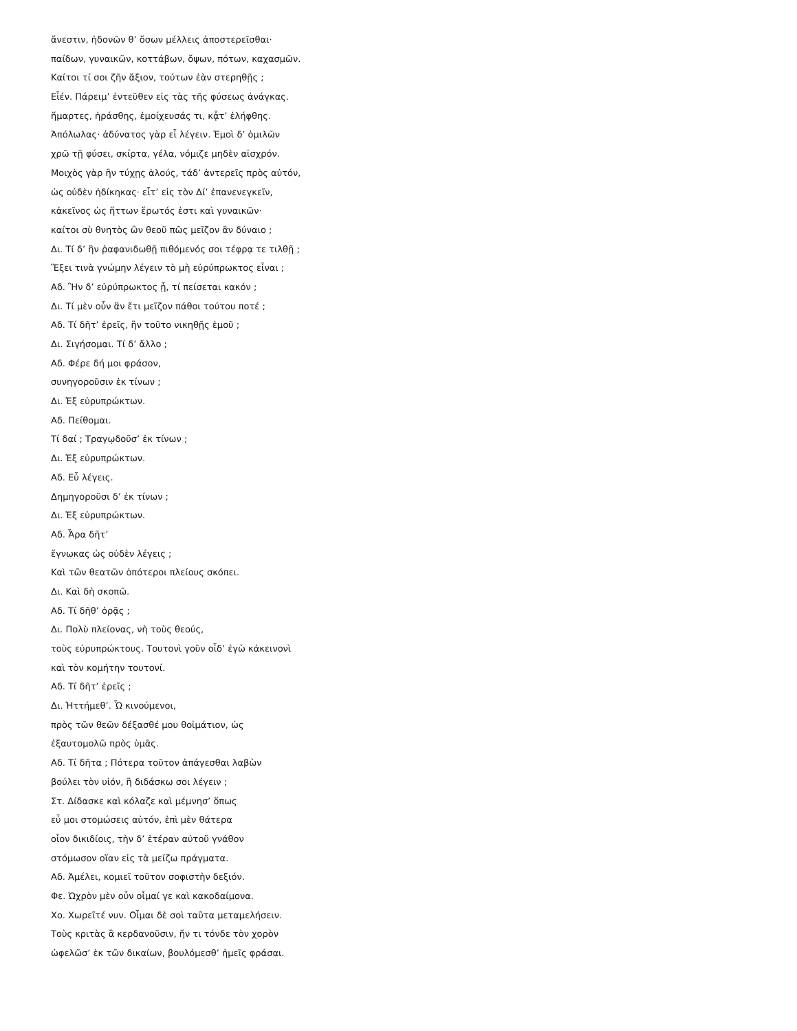ἄνεστιν, ἡδονῶν θ’ ὅσων μέλλεις ἀποστερεῖσθαι·
παίδων, γυναικῶν, κοττάβων, ὄψων, πότων, καχασμῶν.
Καίτοι τί σοι ζῆν ἄξιον, τούτων ἐὰν στερηθῇς ;
Εἶέν. Πάρειμ’ ἐντεῦθεν εἰς τὰς τῆς φύσεως ἀνάγκας.
ἥμαρτες, ἠράσθης, ἐμοίχευσάς τι, κᾆτ’ ἐλήφθης.
Ἀπόλωλας· ἀδύνατος γὰρ εἶ λέγειν. Ἐμοὶ δ’ ὁμιλῶν
χρῶ τῇ φύσει, σκίρτα, γέλα, νόμιζε μηδὲν αἰσχρόν.
Μοιχὸς γὰρ ἢν τύχῃς ἁλούς, τάδ’ ἀντερεῖς πρὸς αὐτόν,
ὡς οὐδὲν ἠδίκηκας· εἶτ’ εἰς τὸν Δί’ ἐπανενεγκεῖν,
κἀκεῖνος ὡς ἥττων ἔρωτός ἐστι καὶ γυναικῶν·
καίτοι σὺ θνητὸς ὢν θεοῦ πῶς μεῖζον ἂν δύναιο ;
Δι. Τί δ’ ἢν ῥαφανιδωθῇ πιθόμενός σοι τέφρᾳ τε τιλθῇ ;
Ἕξει τινὰ γνώμην λέγειν τὸ μὴ εὐρύπρωκτος εἶναι ;
Αδ. Ἢν δ’ εὐρύπρωκτος ᾖ, τί πείσεται κακόν ;
Δι. Τί μὲν οὖν ἂν ἔτι μεῖζον πάθοι τούτου ποτέ ;
Αδ. Τί δῆτ’ ἐρεῖς, ἢν τοῦτο νικηθῇς ἐμοῦ ;
Δι. Σιγήσομαι. Τί δ’ ἄλλο ;
Αδ. Φέρε δή μοι φράσον,
συνηγοροῦσιν ἐκ τίνων ;
Δι. Ἐξ εὐρυπρώκτων.
Αδ. Πείθομαι.
Τί δαί ; Τραγῳδοῦσ’ ἐκ τίνων ;
Δι. Ἐξ εὐρυπρώκτων.
Αδ. Εὖ λέγεις.
Δημηγοροῦσι δ’ ἐκ τίνων ;
Δι. Ἐξ εὐρυπρώκτων.
Αδ. Ἆρα δῆτ’
ἔγνωκας ὡς οὐδὲν λέγεις ;
Καὶ τῶν θεατῶν ὁπότεροι πλείους σκόπει.
Δι. Καὶ δὴ σκοπῶ.
Αδ. Τί δῆθ’ ὁρᾷς ;
Δι. Πολὺ πλείονας, νὴ τοὺς θεούς,
τοὺς εὐρυπρώκτους. Τουτονὶ γοῦν οἶδ’ ἐγὼ κἀκεινονὶ
καὶ τὸν κομήτην τουτονί.
Αδ. Τί δῆτ’ ἐρεῖς ;
Δι. Ἡττήμεθ’. Ὦ κινούμενοι,
πρὸς τῶν θεῶν δέξασθέ μου θοἰμάτιον, ὡς
ἐξαυτομολῶ πρὸς ὑμᾶς.
Αδ. Τί δῆτα ; Πότερα τοῦτον ἀπάγεσθαι λαβὼν
βούλει τὸν υἱόν, ἢ διδάσκω σοι λέγειν ;
Στ. Δίδασκε καὶ κόλαζε καὶ μέμνησ’ ὅπως
εὖ μοι στομώσεις αὐτόν, ἐπὶ μὲν θάτερα
οἷον δικιδίοις, τὴν δ’ ἑτέραν αὐτοῦ γνάθον
στόμωσον οἵαν εἰς τὰ μείζω πράγματα.
Αδ. Ἀμέλει, κομιεῖ τοῦτον σοφιστὴν δεξιόν.
Φε. Ὠχρὸν μὲν οὖν οἶμαί γε καὶ κακοδαίμονα.
Χο. Χωρεῖτέ νυν. Οἶμαι δὲ σοὶ ταῦτα μεταμελήσειν.
Τοὺς κριτὰς ἃ κερδανοῦσιν, ἤν τι τόνδε τὸν χορὸν
ὠφελῶσ’ ἐκ τῶν δικαίων, βουλόμεσθ’ ἡμεῖς φράσαι.